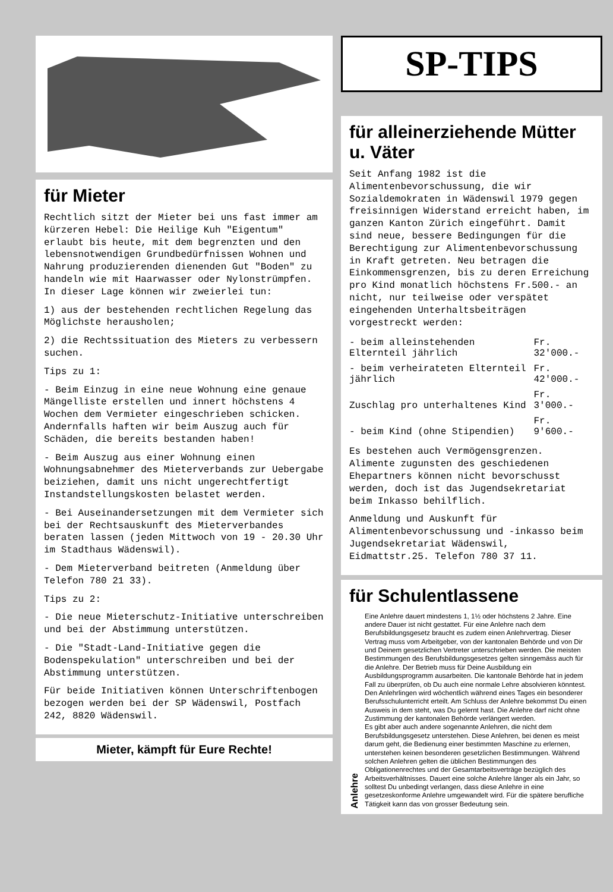für Mieter
Rechtlich sitzt der Mieter bei uns fast immer am kürzeren Hebel: Die Heilige Kuh "Eigentum" erlaubt bis heute, mit dem begrenzten und den lebensnotwendigen Grundbedürfnissen Wohnen und Nahrung produzierenden dienenden Gut "Boden" zu handeln wie mit Haarwasser oder Nylonstrümpfen. In dieser Lage können wir zweierlei tun:
1) aus der bestehenden rechtlichen Regelung das Möglichste herausholen;
2) die Rechtssituation des Mieters zu verbessern suchen.
Tips zu 1:
- Beim Einzug in eine neue Wohnung eine genaue Mängelliste erstellen und innert höchstens 4 Wochen dem Vermieter eingeschrieben schicken. Andernfalls haften wir beim Auszug auch für Schäden, die bereits bestanden haben!
- Beim Auszug aus einer Wohnung einen Wohnungsabnehmer des Mieterverbands zur Uebergabe beiziehen, damit uns nicht ungerechtfertigt Instandstellungskosten belastet werden.
- Bei Auseinandersetzungen mit dem Vermieter sich bei der Rechtsauskunft des Mieterverbandes beraten lassen (jeden Mittwoch von 19 - 20.30 Uhr im Stadthaus Wädenswil).
- Dem Mieterverband beitreten (Anmeldung über Telefon 780 21 33).
Tips zu 2:
- Die neue Mieterschutz-Initiative unterschreiben und bei der Abstimmung unterstützen.
- Die "Stadt-Land-Initiative gegen die Bodenspekulation" unterschreiben und bei der Abstimmung unterstützen.
Für beide Initiativen können Unterschriftenbogen bezogen werden bei der SP Wädenswil, Postfach 242, 8820 Wädenswil.
Mieter, kämpft für Eure Rechte!
SP-TIPS
für alleinerziehende Mütter u. Väter
Seit Anfang 1982 ist die Alimentenbevorschussung, die wir Sozialdemokraten in Wädenswil 1979 gegen freisinnigen Widerstand erreicht haben, im ganzen Kanton Zürich eingeführt. Damit sind neue, bessere Bedingungen für die Berechtigung zur Alimentenbevorschussung in Kraft getreten. Neu betragen die Einkommensgrenzen, bis zu deren Erreichung pro Kind monatlich höchstens Fr.500.- an nicht, nur teilweise oder verspätet eingehenden Unterhaltsbeiträgen vorgestreckt werden:
| - beim alleinstehenden Elternteil jährlich | Fr. 32'000.- |
| - beim verheirateten Elternteil jährlich | Fr. 42'000.- |
| Zuschlag pro unterhaltenes Kind | Fr. 3'000.- |
| - beim Kind (ohne Stipendien) | Fr. 9'600.- |
Es bestehen auch Vermögensgrenzen. Alimente zugunsten des geschiedenen Ehepartners können nicht bevorschusst werden, doch ist das Jugendsekretariat beim Inkasso behilflich.
Anmeldung und Auskunft für Alimentenbevorschussung und -inkasso beim Jugendsekretariat Wädenswil, Eidmattstr.25. Telefon 780 37 11.
für Schulentlassene
Anlehre
Eine Anlehre dauert mindestens 1, 1½ oder höchstens 2 Jahre. Eine andere Dauer ist nicht gestattet. Für eine Anlehre nach dem Berufsbildungsgesetz braucht es zudem einen Anlehrvertrag. Dieser Vertrag muss vom Arbeitgeber, von der kantonalen Behörde und von Dir und Deinem gesetzlichen Vertreter unterschrieben werden. Die meisten Bestimmungen des Berufsbildungsgesetzes gelten sinngemäss auch für die Anlehre. Der Betrieb muss für Deine Ausbildung ein Ausbildungsprogramm ausarbeiten. Die kantonale Behörde hat in jedem Fall zu überprüfen, ob Du auch eine normale Lehre absolvieren könntest.
Den Anlehrlingen wird wöchentlich während eines Tages ein besonderer Berufsschulunterricht erteilt. Am Schluss der Anlehre bekommst Du einen Ausweis in dem steht, was Du gelernt hast. Die Anlehre darf nicht ohne Zustimmung der kantonalen Behörde verlängert werden.
Es gibt aber auch andere sogenannte Anlehren, die nicht dem Berufsbildungsgesetz unterstehen. Diese Anlehren, bei denen es meist darum geht, die Bedienung einer bestimmten Maschine zu erlernen, unterstehen keinen besonderen gesetzlichen Bestimmungen. Während solchen Anlehren gelten die üblichen Bestimmungen des Obligationenrechtes und der Gesamtarbeitsverträge bezüglich des Arbeitsverhältnisses. Dauert eine solche Anlehre länger als ein Jahr, so solltest Du unbedingt verlangen, dass diese Anlehre in eine gesetzeskonforme Anlehre umgewandelt wird. Für die spätere berufliche Tätigkeit kann das von grosser Bedeutung sein.